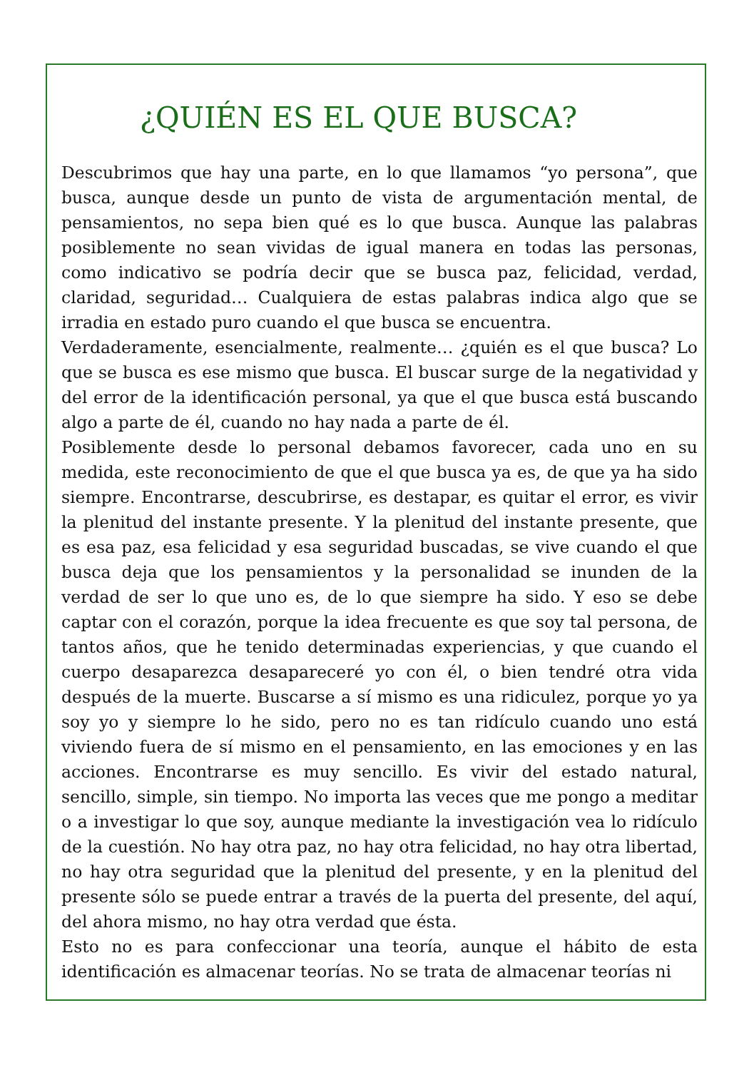¿QUIÉN ES EL QUE BUSCA?
Descubrimos que hay una parte, en lo que llamamos “yo persona”, que busca, aunque desde un punto de vista de argumentación mental, de pensamientos, no sepa bien qué es lo que busca. Aunque las palabras posiblemente no sean vividas de igual manera en todas las personas, como indicativo se podría decir que se busca paz, felicidad, verdad, claridad, seguridad… Cualquiera de estas palabras indica algo que se irradia en estado puro cuando el que busca se encuentra.
Verdaderamente, esencialmente, realmente… ¿quién es el que busca? Lo que se busca es ese mismo que busca. El buscar surge de la negatividad y del error de la identificación personal, ya que el que busca está buscando algo a parte de él, cuando no hay nada a parte de él.
Posiblemente desde lo personal debamos favorecer, cada uno en su medida, este reconocimiento de que el que busca ya es, de que ya ha sido siempre. Encontrarse, descubrirse, es destapar, es quitar el error, es vivir la plenitud del instante presente. Y la plenitud del instante presente, que es esa paz, esa felicidad y esa seguridad buscadas, se vive cuando el que busca deja que los pensamientos y la personalidad se inunden de la verdad de ser lo que uno es, de lo que siempre ha sido. Y eso se debe captar con el corazón, porque la idea frecuente es que soy tal persona, de tantos años, que he tenido determinadas experiencias, y que cuando el cuerpo desaparezca desapareceré yo con él, o bien tendré otra vida después de la muerte. Buscarse a sí mismo es una ridiculez, porque yo ya soy yo y siempre lo he sido, pero no es tan ridículo cuando uno está viviendo fuera de sí mismo en el pensamiento, en las emociones y en las acciones. Encontrarse es muy sencillo. Es vivir del estado natural, sencillo, simple, sin tiempo. No importa las veces que me pongo a meditar o a investigar lo que soy, aunque mediante la investigación vea lo ridículo de la cuestión. No hay otra paz, no hay otra felicidad, no hay otra libertad, no hay otra seguridad que la plenitud del presente, y en la plenitud del presente sólo se puede entrar a través de la puerta del presente, del aquí, del ahora mismo, no hay otra verdad que ésta.
Esto no es para confeccionar una teoría, aunque el hábito de esta identificación es almacenar teorías. No se trata de almacenar teorías ni